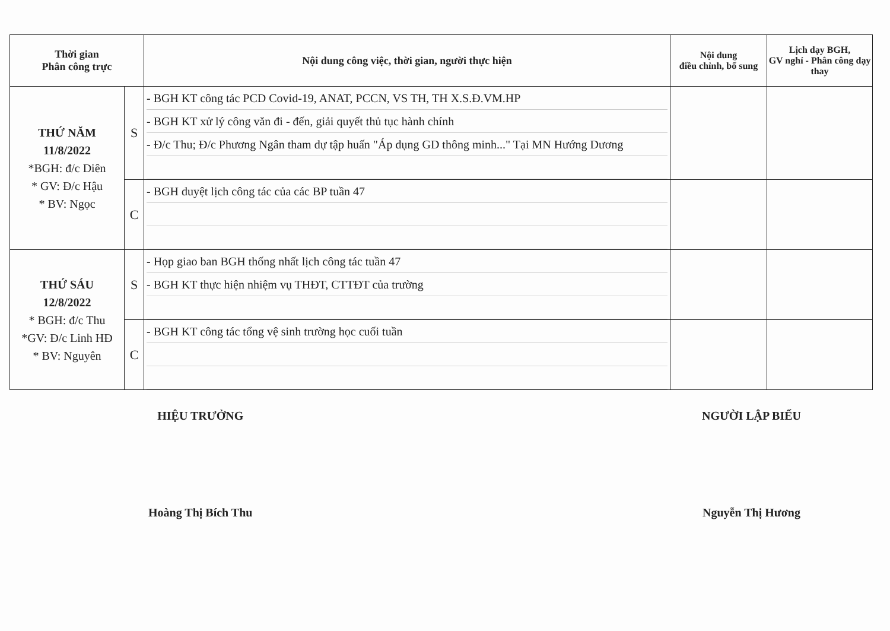| Thời gian Phân công trực | | Nội dung công việc, thời gian, người thực hiện | Nội dung điều chỉnh, bổ sung | Lịch dạy BGH, GV nghỉ - Phân công dạy thay |
| --- | --- | --- | --- | --- |
| THỨ NĂM 11/8/2022 *BGH: đ/c Diên * GV: Đ/c Hậu * BV: Ngọc | S | - BGH KT công tác PCD Covid-19, ANAT, PCCN, VS TH, TH X.S.Đ.VM.HP - BGH KT xử lý công văn đi - đến, giải quyết thủ tục hành chính - Đ/c Thu; Đ/c Phương Ngân tham dự tập huấn "Áp dụng GD thông minh..." Tại MN Hướng Dương | | |
| | C | - BGH duyệt lịch công tác của các BP tuần 47 | | |
| THỨ SÁU 12/8/2022 * BGH: đ/c Thu *GV: Đ/c Linh HĐ * BV: Nguyên | S | - Họp giao ban BGH thống nhất lịch công tác tuần 47 - BGH KT thực hiện nhiệm vụ THĐT, CTTĐT của trường | | |
| | C | - BGH KT công tác tổng vệ sinh trường học cuối tuần | | |
HIỆU TRƯỞNG
Hoàng Thị Bích Thu
NGƯỜI LẬP BIỂU
Nguyễn Thị Hương